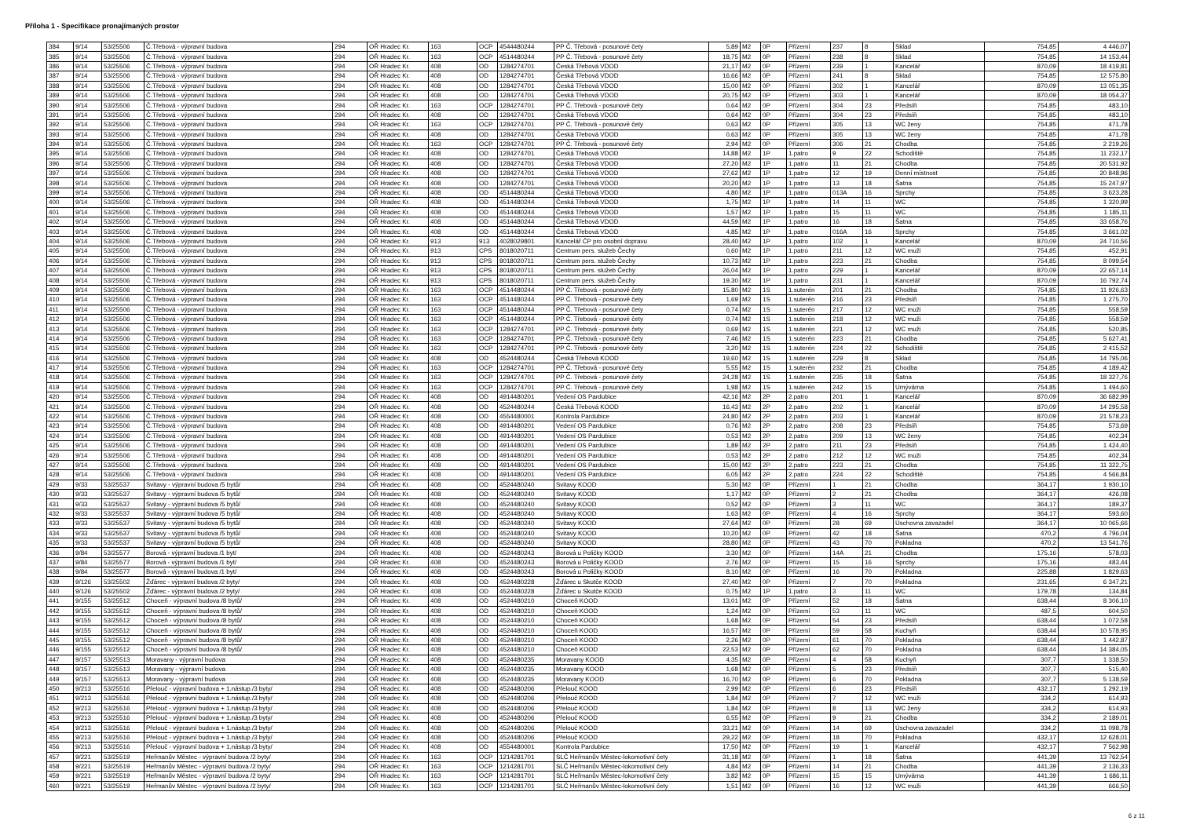Příloha 1 - Specifikace pronajímaných prostor
| 384 | 9/14 | 53/25506 | Č.Třebová - výpravní budova | 294 | OŘ Hradec Kr. | 163 | OCP | 4544480244 | PP Č. Třebová - posunové čety | 5,89 | M2 | 0P | Přízemí | 237 | 8 | Sklad | 754,85 | 4 446,07 |
| 385 | 9/14 | 53/25506 | Č.Třebová - výpravní budova | 294 | OŘ Hradec Kr. | 163 | OCP | 4514480244 | PP Č. Třebová - posunové čety | 18,75 | M2 | 0P | Přízemí | 238 | 8 | Sklad | 754,85 | 14 153,44 |
| 386 | 9/14 | 53/25506 | Č.Třebová - výpravní budova | 294 | OŘ Hradec Kr. | 408 | OD | 1284274701 | Česká Třebová VDOD | 21,17 | M2 | 0P | Přízemí | 239 | 1 | Kancelář | 870,09 | 18 419,81 |
| 387 | 9/14 | 53/25506 | Č.Třebová - výpravní budova | 294 | OŘ Hradec Kr. | 408 | OD | 1284274701 | Česká Třebová VDOD | 16,66 | M2 | 0P | Přízemí | 241 | 8 | Sklad | 754,85 | 12 575,80 |
| 388 | 9/14 | 53/25506 | Č.Třebová - výpravní budova | 294 | OŘ Hradec Kr. | 408 | OD | 1284274701 | Česká Třebová VDOD | 15,00 | M2 | 0P | Přízemí | 302 | 1 | Kancelář | 870,09 | 13 051,35 |
| 389 | 9/14 | 53/25506 | Č.Třebová - výpravní budova | 294 | OŘ Hradec Kr. | 408 | OD | 1284274701 | Česká Třebová VDOD | 20,75 | M2 | 0P | Přízemí | 303 | 1 | Kancelář | 870,09 | 18 054,37 |
| 390 | 9/14 | 53/25506 | Č.Třebová - výpravní budova | 294 | OŘ Hradec Kr. | 163 | OCP | 1284274701 | PP Č. Třebová - posunové čety | 0,64 | M2 | 0P | Přízemí | 304 | 23 | Předsíň | 754,85 | 483,10 |
| 391 | 9/14 | 53/25506 | Č.Třebová - výpravní budova | 294 | OŘ Hradec Kr. | 408 | OD | 1284274701 | Česká Třebová VDOD | 0,64 | M2 | 0P | Přízemí | 304 | 23 | Předsíň | 754,85 | 483,10 |
| 392 | 9/14 | 53/25506 | Č.Třebová - výpravní budova | 294 | OŘ Hradec Kr. | 163 | OCP | 1284274701 | PP Č. Třebová - posunové čety | 0,63 | M2 | 0P | Přízemí | 305 | 13 | WC ženy | 754,85 | 471,78 |
| 393 | 9/14 | 53/25506 | Č.Třebová - výpravní budova | 294 | OŘ Hradec Kr. | 408 | OD | 1284274701 | Česká Třebová VDOD | 0,63 | M2 | 0P | Přízemí | 305 | 13 | WC ženy | 754,85 | 471,78 |
| 394 | 9/14 | 53/25506 | Č.Třebová - výpravní budova | 294 | OŘ Hradec Kr. | 163 | OCP | 1284274701 | PP Č. Třebová - posunové čety | 2,94 | M2 | 0P | Přízemí | 306 | 21 | Chodba | 754,85 | 2 219,26 |
| 395 | 9/14 | 53/25506 | Č.Třebová - výpravní budova | 294 | OŘ Hradec Kr. | 408 | OD | 1284274701 | Česká Třebová VDOD | 14,88 | M2 | 1P | 1.patro | 9 | 22 | Schodiště | 754,85 | 11 232,17 |
| 396 | 9/14 | 53/25506 | Č.Třebová - výpravní budova | 294 | OŘ Hradec Kr. | 408 | OD | 1284274701 | Česká Třebová VDOD | 27,20 | M2 | 1P | 1.patro | 11 | 21 | Chodba | 754,85 | 20 531,92 |
| 397 | 9/14 | 53/25506 | Č.Třebová - výpravní budova | 294 | OŘ Hradec Kr. | 408 | OD | 1284274701 | Česká Třebová VDOD | 27,62 | M2 | 1P | 1.patro | 12 | 19 | Denní místnost | 754,85 | 20 848,96 |
| 398 | 9/14 | 53/25506 | Č.Třebová - výpravní budova | 294 | OŘ Hradec Kr. | 408 | OD | 1284274701 | Česká Třebová VDOD | 20,20 | M2 | 1P | 1.patro | 13 | 18 | Šatna | 754,85 | 15 247,97 |
| 399 | 9/14 | 53/25506 | Č.Třebová - výpravní budova | 294 | OŘ Hradec Kr. | 408 | OD | 4514480244 | Česká Třebová VDOD | 4,80 | M2 | 1P | 1.patro | 013A | 16 | Sprchy | 754,85 | 3 623,28 |
| 400 | 9/14 | 53/25506 | Č.Třebová - výpravní budova | 294 | OŘ Hradec Kr. | 408 | OD | 4514480244 | Česká Třebová VDOD | 1,75 | M2 | 1P | 1.patro | 14 | 11 | WC | 754,85 | 1 320,99 |
| 401 | 9/14 | 53/25506 | Č.Třebová - výpravní budova | 294 | OŘ Hradec Kr. | 408 | OD | 4514480244 | Česká Třebová VDOD | 1,57 | M2 | 1P | 1.patro | 15 | 11 | WC | 754,85 | 1 185,11 |
| 402 | 9/14 | 53/25506 | Č.Třebová - výpravní budova | 294 | OŘ Hradec Kr. | 408 | OD | 4514480244 | Česká Třebová VDOD | 44,59 | M2 | 1P | 1.patro | 16 | 18 | Šatna | 754,85 | 33 658,76 |
| 403 | 9/14 | 53/25506 | Č.Třebová - výpravní budova | 294 | OŘ Hradec Kr. | 408 | OD | 4514480244 | Česká Třebová VDOD | 4,85 | M2 | 1P | 1.patro | 016A | 16 | Sprchy | 754,85 | 3 661,02 |
| 404 | 9/14 | 53/25506 | Č.Třebová - výpravní budova | 294 | OŘ Hradec Kr. | 913 | 913 | 4028029801 | Kancelář ČP pro osobní dopravu | 28,40 | M2 | 1P | 1.patro | 102 | 1 | Kancelář | 870,09 | 24 710,56 |
| 405 | 9/14 | 53/25506 | Č.Třebová - výpravní budova | 294 | OŘ Hradec Kr. | 913 | CPS | 8018020711 | Centrum pers. služeb Čechy | 0,60 | M2 | 1P | 1.patro | 211 | 12 | WC muži | 754,85 | 452,91 |
| 406 | 9/14 | 53/25506 | Č.Třebová - výpravní budova | 294 | OŘ Hradec Kr. | 913 | CPS | 8018020711 | Centrum pers. služeb Čechy | 10,73 | M2 | 1P | 1.patro | 223 | 21 | Chodba | 754,85 | 8 099,54 |
| 407 | 9/14 | 53/25506 | Č.Třebová - výpravní budova | 294 | OŘ Hradec Kr. | 913 | CPS | 8018020711 | Centrum pers. služeb Čechy | 26,04 | M2 | 1P | 1.patro | 229 | 1 | Kancelář | 870,09 | 22 657,14 |
| 408 | 9/14 | 53/25506 | Č.Třebová - výpravní budova | 294 | OŘ Hradec Kr. | 913 | CPS | 8018020711 | Centrum pers. služeb Čechy | 19,30 | M2 | 1P | 1.patro | 231 | 1 | Kancelář | 870,09 | 16 792,74 |
| 409 | 9/14 | 53/25506 | Č.Třebová - výpravní budova | 294 | OŘ Hradec Kr. | 163 | OCP | 4514480244 | PP Č. Třebová - posunové čety | 15,80 | M2 | 1S | 1.suterén | 201 | 21 | Chodba | 754,85 | 11 926,63 |
| 410 | 9/14 | 53/25506 | Č.Třebová - výpravní budova | 294 | OŘ Hradec Kr. | 163 | OCP | 4514480244 | PP Č. Třebová - posunové čety | 1,69 | M2 | 1S | 1.suterén | 216 | 23 | Předsíň | 754,85 | 1 275,70 |
| 411 | 9/14 | 53/25506 | Č.Třebová - výpravní budova | 294 | OŘ Hradec Kr. | 163 | OCP | 4514480244 | PP Č. Třebová - posunové čety | 0,74 | M2 | 1S | 1.suterén | 217 | 12 | WC muži | 754,85 | 558,59 |
| 412 | 9/14 | 53/25506 | Č.Třebová - výpravní budova | 294 | OŘ Hradec Kr. | 163 | OCP | 4514480244 | PP Č. Třebová - posunové čety | 0,74 | M2 | 1S | 1.suterén | 218 | 12 | WC muži | 754,85 | 558,59 |
| 413 | 9/14 | 53/25506 | Č.Třebová - výpravní budova | 294 | OŘ Hradec Kr. | 163 | OCP | 1284274701 | PP Č. Třebová - posunové čety | 0,69 | M2 | 1S | 1.suterén | 221 | 12 | WC muži | 754,85 | 520,85 |
| 414 | 9/14 | 53/25506 | Č.Třebová - výpravní budova | 294 | OŘ Hradec Kr. | 163 | OCP | 1284274701 | PP Č. Třebová - posunové čety | 7,46 | M2 | 1S | 1.suterén | 223 | 21 | Chodba | 754,85 | 5 627,41 |
| 415 | 9/14 | 53/25506 | Č.Třebová - výpravní budova | 294 | OŘ Hradec Kr. | 163 | OCP | 1284274701 | PP Č. Třebová - posunové čety | 3,20 | M2 | 1S | 1.suterén | 224 | 22 | Schodiště | 754,85 | 2 415,52 |
| 416 | 9/14 | 53/25506 | Č.Třebová - výpravní budova | 294 | OŘ Hradec Kr. | 408 | OD | 4524480244 | Česká Třebová KOOD | 19,60 | M2 | 1S | 1.suterén | 229 | 8 | Sklad | 754,85 | 14 795,06 |
| 417 | 9/14 | 53/25506 | Č.Třebová - výpravní budova | 294 | OŘ Hradec Kr. | 163 | OCP | 1284274701 | PP Č. Třebová - posunové čety | 5,55 | M2 | 1S | 1.suterén | 232 | 21 | Chodba | 754,85 | 4 189,42 |
| 418 | 9/14 | 53/25506 | Č.Třebová - výpravní budova | 294 | OŘ Hradec Kr. | 163 | OCP | 1284274701 | PP Č. Třebová - posunové čety | 24,28 | M2 | 1S | 1.suterén | 235 | 18 | Šatna | 754,85 | 18 327,76 |
| 419 | 9/14 | 53/25506 | Č.Třebová - výpravní budova | 294 | OŘ Hradec Kr. | 163 | OCP | 1284274701 | PP Č. Třebová - posunové čety | 1,98 | M2 | 1S | 1.suterén | 242 | 15 | Umývárna | 754,85 | 1 494,60 |
| 420 | 9/14 | 53/25506 | Č.Třebová - výpravní budova | 294 | OŘ Hradec Kr. | 408 | OD | 4914480201 | Vedení OS Pardubice | 42,16 | M2 | 2P | 2.patro | 201 | 1 | Kancelář | 870,09 | 36 682,99 |
| 421 | 9/14 | 53/25506 | Č.Třebová - výpravní budova | 294 | OŘ Hradec Kr. | 408 | OD | 4524480244 | Česká Třebová KOOD | 16,43 | M2 | 2P | 2.patro | 202 | 1 | Kancelář | 870,09 | 14 295,58 |
| 422 | 9/14 | 53/25506 | Č.Třebová - výpravní budova | 294 | OŘ Hradec Kr. | 408 | OD | 4554480001 | Kontrola Pardubice | 24,80 | M2 | 2P | 2.patro | 203 | 1 | Kancelář | 870,09 | 21 578,23 |
| 423 | 9/14 | 53/25506 | Č.Třebová - výpravní budova | 294 | OŘ Hradec Kr. | 408 | OD | 4914480201 | Vedení OS Pardubice | 0,76 | M2 | 2P | 2.patro | 208 | 23 | Předsíň | 754,85 | 573,69 |
| 424 | 9/14 | 53/25506 | Č.Třebová - výpravní budova | 294 | OŘ Hradec Kr. | 408 | OD | 4914480201 | Vedení OS Pardubice | 0,53 | M2 | 2P | 2.patro | 209 | 13 | WC ženy | 754,85 | 402,34 |
| 425 | 9/14 | 53/25506 | Č.Třebová - výpravní budova | 294 | OŘ Hradec Kr. | 408 | OD | 4914480201 | Vedení OS Pardubice | 1,89 | M2 | 2P | 2.patro | 211 | 23 | Předsíň | 754,85 | 1 424,40 |
| 426 | 9/14 | 53/25506 | Č.Třebová - výpravní budova | 294 | OŘ Hradec Kr. | 408 | OD | 4914480201 | Vedení OS Pardubice | 0,53 | M2 | 2P | 2.patro | 212 | 12 | WC muži | 754,85 | 402,34 |
| 427 | 9/14 | 53/25506 | Č.Třebová - výpravní budova | 294 | OŘ Hradec Kr. | 408 | OD | 4914480201 | Vedení OS Pardubice | 15,00 | M2 | 2P | 2.patro | 223 | 21 | Chodba | 754,85 | 11 322,75 |
| 428 | 9/14 | 53/25506 | Č.Třebová - výpravní budova | 294 | OŘ Hradec Kr. | 408 | OD | 4914480201 | Vedení OS Pardubice | 6,05 | M2 | 2P | 2.patro | 224 | 22 | Schodiště | 754,85 | 4 566,84 |
| 429 | 9/33 | 53/25537 | Svitavy - výpravní budova /5 bytů/ | 294 | OŘ Hradec Kr. | 408 | OD | 4524480240 | Svitavy KOOD | 5,30 | M2 | 0P | Přízemí | 1 | 21 | Chodba | 364,17 | 1 930,10 |
| 430 | 9/33 | 53/25537 | Svitavy - výpravní budova /5 bytů/ | 294 | OŘ Hradec Kr. | 408 | OD | 4524480240 | Svitavy KOOD | 1,17 | M2 | 0P | Přízemí | 2 | 21 | Chodba | 364,17 | 426,08 |
| 431 | 9/33 | 53/25537 | Svitavy - výpravní budova /5 bytů/ | 294 | OŘ Hradec Kr. | 408 | OD | 4524480240 | Svitavy KOOD | 0,52 | M2 | 0P | Přízemí | 3 | 11 | WC | 364,17 | 189,37 |
| 432 | 9/33 | 53/25537 | Svitavy - výpravní budova /5 bytů/ | 294 | OŘ Hradec Kr. | 408 | OD | 4524480240 | Svitavy KOOD | 1,63 | M2 | 0P | Přízemí | 4 | 16 | Sprchy | 364,17 | 593,60 |
| 433 | 9/33 | 53/25537 | Svitavy - výpravní budova /5 bytů/ | 294 | OŘ Hradec Kr. | 408 | OD | 4524480240 | Svitavy KOOD | 27,64 | M2 | 0P | Přízemí | 28 | 69 | Úschovna zavazadel | 364,17 | 10 065,66 |
| 434 | 9/33 | 53/25537 | Svitavy - výpravní budova /5 bytů/ | 294 | OŘ Hradec Kr. | 408 | OD | 4524480240 | Svitavy KOOD | 10,20 | M2 | 0P | Přízemí | 42 | 18 | Šatna | 470,2 | 4 796,04 |
| 435 | 9/33 | 53/25537 | Svitavy - výpravní budova /5 bytů/ | 294 | OŘ Hradec Kr. | 408 | OD | 4524480240 | Svitavy KOOD | 28,80 | M2 | 0P | Přízemí | 43 | 70 | Pokladna | 470,2 | 13 541,76 |
| 436 | 9/84 | 53/25577 | Borová - výpravní budova /1 byt/ | 294 | OŘ Hradec Kr. | 408 | OD | 4524480243 | Borová u Poličky KOOD | 3,30 | M2 | 0P | Přízemí | 14A | 21 | Chodba | 175,16 | 578,03 |
| 437 | 9/84 | 53/25577 | Borová - výpravní budova /1 byt/ | 294 | OŘ Hradec Kr. | 408 | OD | 4524480243 | Borová u Poličky KOOD | 2,76 | M2 | 0P | Přízemí | 15 | 16 | Sprchy | 175,16 | 483,44 |
| 438 | 9/84 | 53/25577 | Borová - výpravní budova /1 byt/ | 294 | OŘ Hradec Kr. | 408 | OD | 4524480243 | Borová u Poličky KOOD | 8,10 | M2 | 0P | Přízemí | 16 | 70 | Pokladna | 225,88 | 1 829,63 |
| 439 | 9/126 | 53/25502 | Žďárec - výpravní budova /2 byty/ | 294 | OŘ Hradec Kr. | 408 | OD | 4524480228 | Žďárec u Skutče KOOD | 27,40 | M2 | 0P | Přízemí | 7 | 70 | Pokladna | 231,65 | 6 347,21 |
| 440 | 9/126 | 53/25502 | Žďárec - výpravní budova /2 byty/ | 294 | OŘ Hradec Kr. | 408 | OD | 4524480228 | Žďárec u Skutče KOOD | 0,75 | M2 | 1P | 1.patro | 3 | 11 | WC | 179,78 | 134,84 |
| 441 | 9/155 | 53/25512 | Choceň - výpravní budova /8 bytů/ | 294 | OŘ Hradec Kr. | 408 | OD | 4524480210 | Choceň KOOD | 13,01 | M2 | 0P | Přízemí | 52 | 18 | Šatna | 638,44 | 8 306,10 |
| 442 | 9/155 | 53/25512 | Choceň - výpravní budova /8 bytů/ | 294 | OŘ Hradec Kr. | 408 | OD | 4524480210 | Choceň KOOD | 1,24 | M2 | 0P | Přízemí | 53 | 11 | WC | 487,5 | 604,50 |
| 443 | 9/155 | 53/25512 | Choceň - výpravní budova /8 bytů/ | 294 | OŘ Hradec Kr. | 408 | OD | 4524480210 | Choceň KOOD | 1,68 | M2 | 0P | Přízemí | 54 | 23 | Předsíň | 638,44 | 1 072,58 |
| 444 | 9/155 | 53/25512 | Choceň - výpravní budova /8 bytů/ | 294 | OŘ Hradec Kr. | 408 | OD | 4524480210 | Choceň KOOD | 16,57 | M2 | 0P | Přízemí | 59 | 58 | Kuchyň | 638,44 | 10 578,95 |
| 445 | 9/155 | 53/25512 | Choceň - výpravní budova /8 bytů/ | 294 | OŘ Hradec Kr. | 408 | OD | 4524480210 | Choceň KOOD | 2,26 | M2 | 0P | Přízemí | 61 | 70 | Pokladna | 638,44 | 1 442,87 |
| 446 | 9/155 | 53/25512 | Choceň - výpravní budova /8 bytů/ | 294 | OŘ Hradec Kr. | 408 | OD | 4524480210 | Choceň KOOD | 22,53 | M2 | 0P | Přízemí | 62 | 70 | Pokladna | 638,44 | 14 384,05 |
| 447 | 9/157 | 53/25513 | Moravany - výpravní budova | 294 | OŘ Hradec Kr. | 408 | OD | 4524480235 | Moravany KOOD | 4,35 | M2 | 0P | Přízemí | 4 | 58 | Kuchyň | 307,7 | 1 338,50 |
| 448 | 9/157 | 53/25513 | Moravany - výpravní budova | 294 | OŘ Hradec Kr. | 408 | OD | 4524480235 | Moravany KOOD | 1,68 | M2 | 0P | Přízemí | 5 | 23 | Předsíň | 307,7 | 515,40 |
| 449 | 9/157 | 53/25513 | Moravany - výpravní budova | 294 | OŘ Hradec Kr. | 408 | OD | 4524480235 | Moravany KOOD | 16,70 | M2 | 0P | Přízemí | 6 | 70 | Pokladna | 307,7 | 5 138,59 |
| 450 | 9/213 | 53/25516 | Přelouč - výpravní budova + 1.nástup./3 byty/ | 294 | OŘ Hradec Kr. | 408 | OD | 4524480206 | Přelouč KOOD | 2,99 | M2 | 0P | Přízemí | 6 | 23 | Předsíň | 432,17 | 1 292,19 |
| 451 | 9/213 | 53/25516 | Přelouč - výpravní budova + 1.nástup./3 byty/ | 294 | OŘ Hradec Kr. | 408 | OD | 4524480206 | Přelouč KOOD | 1,84 | M2 | 0P | Přízemí | 7 | 12 | WC muži | 334,2 | 614,93 |
| 452 | 9/213 | 53/25516 | Přelouč - výpravní budova + 1.nástup./3 byty/ | 294 | OŘ Hradec Kr. | 408 | OD | 4524480206 | Přelouč KOOD | 1,84 | M2 | 0P | Přízemí | 8 | 13 | WC ženy | 334,2 | 614,93 |
| 453 | 9/213 | 53/25516 | Přelouč - výpravní budova + 1.nástup./3 byty/ | 294 | OŘ Hradec Kr. | 408 | OD | 4524480206 | Přelouč KOOD | 6,55 | M2 | 0P | Přízemí | 9 | 21 | Chodba | 334,2 | 2 189,01 |
| 454 | 9/213 | 53/25516 | Přelouč - výpravní budova + 1.nástup./3 byty/ | 294 | OŘ Hradec Kr. | 408 | OD | 4524480206 | Přelouč KOOD | 33,21 | M2 | 0P | Přízemí | 14 | 69 | Úschovna zavazadel | 334,2 | 11 098,78 |
| 455 | 9/213 | 53/25516 | Přelouč - výpravní budova + 1.nástup./3 byty/ | 294 | OŘ Hradec Kr. | 408 | OD | 4524480206 | Přelouč KOOD | 29,22 | M2 | 0P | Přízemí | 18 | 70 | Pokladna | 432,17 | 12 628,01 |
| 456 | 9/213 | 53/25516 | Přelouč - výpravní budova + 1.nástup./3 byty/ | 294 | OŘ Hradec Kr. | 408 | OD | 4554480001 | Kontrola Pardubice | 17,50 | M2 | 0P | Přízemí | 19 | 1 | Kancelář | 432,17 | 7 562,98 |
| 457 | 9/221 | 53/25519 | Heřmanův Městec - výpravní budova /2 byty/ | 294 | OŘ Hradec Kr. | 163 | OCP | 1214281701 | SLČ Heřmanův Městec-lokomotivní čety | 31,18 | M2 | 0P | Přízemí | 1 | 18 | Šatna | 441,39 | 13 762,54 |
| 458 | 9/221 | 53/25519 | Heřmanův Městec - výpravní budova /2 byty/ | 294 | OŘ Hradec Kr. | 163 | OCP | 1214281701 | SLČ Heřmanův Městec-lokomotivní čety | 4,84 | M2 | 0P | Přízemí | 14 | 21 | Chodba | 441,39 | 2 136,33 |
| 459 | 9/221 | 53/25519 | Heřmanův Městec - výpravní budova /2 byty/ | 294 | OŘ Hradec Kr. | 163 | OCP | 1214281701 | SLČ Heřmanův Městec-lokomotivní čety | 3,82 | M2 | 0P | Přízemí | 15 | 15 | Umývárna | 441,39 | 1 686,11 |
| 460 | 9/221 | 53/25519 | Heřmanův Městec - výpravní budova /2 byty/ | 294 | OŘ Hradec Kr. | 163 | OCP | 1214281701 | SLČ Heřmanův Městec-lokomotivní čety | 1,51 | M2 | 0P | Přízemí | 16 | 12 | WC muži | 441,39 | 666,50 |
6 z 11